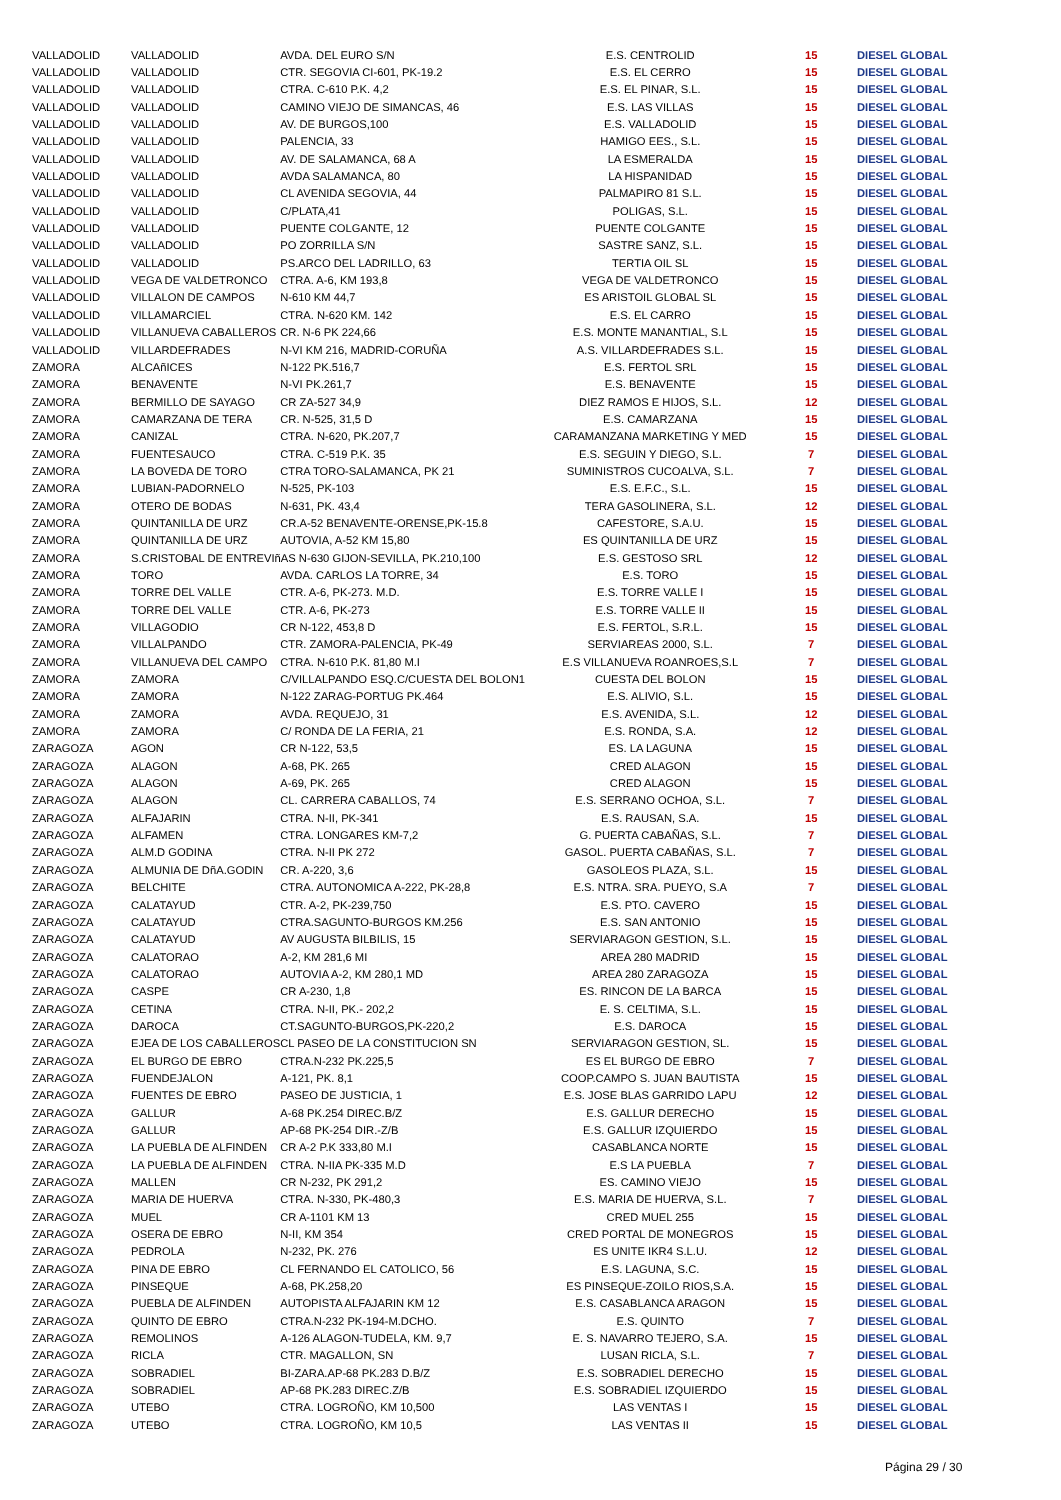| VALLADOLID | VALLADOLID | AVDA. DEL EURO S/N | E.S. CENTROLID | 15 | DIESEL GLOBAL |
| VALLADOLID | VALLADOLID | CTR. SEGOVIA CI-601, PK-19.2 | E.S. EL CERRO | 15 | DIESEL GLOBAL |
| VALLADOLID | VALLADOLID | CTRA. C-610 P.K. 4,2 | E.S. EL PINAR, S.L. | 15 | DIESEL GLOBAL |
| VALLADOLID | VALLADOLID | CAMINO VIEJO DE SIMANCAS, 46 | E.S. LAS VILLAS | 15 | DIESEL GLOBAL |
| VALLADOLID | VALLADOLID | AV. DE BURGOS,100 | E.S. VALLADOLID | 15 | DIESEL GLOBAL |
| VALLADOLID | VALLADOLID | PALENCIA, 33 | HAMIGO EES., S.L. | 15 | DIESEL GLOBAL |
| VALLADOLID | VALLADOLID | AV. DE SALAMANCA, 68 A | LA ESMERALDA | 15 | DIESEL GLOBAL |
| VALLADOLID | VALLADOLID | AVDA SALAMANCA, 80 | LA HISPANIDAD | 15 | DIESEL GLOBAL |
| VALLADOLID | VALLADOLID | CL AVENIDA SEGOVIA, 44 | PALMAPIRO 81 S.L. | 15 | DIESEL GLOBAL |
| VALLADOLID | VALLADOLID | C/PLATA,41 | POLIGAS, S.L. | 15 | DIESEL GLOBAL |
| VALLADOLID | VALLADOLID | PUENTE COLGANTE, 12 | PUENTE COLGANTE | 15 | DIESEL GLOBAL |
| VALLADOLID | VALLADOLID | PO ZORRILLA S/N | SASTRE SANZ, S.L. | 15 | DIESEL GLOBAL |
| VALLADOLID | VALLADOLID | PS.ARCO DEL LADRILLO, 63 | TERTIA OIL SL | 15 | DIESEL GLOBAL |
| VALLADOLID | VEGA DE VALDETRONCO | CTRA. A-6, KM 193,8 | VEGA DE VALDETRONCO | 15 | DIESEL GLOBAL |
| VALLADOLID | VILLALON DE CAMPOS | N-610 KM 44,7 | ES ARISTOIL GLOBAL SL | 15 | DIESEL GLOBAL |
| VALLADOLID | VILLAMARCIEL | CTRA. N-620 KM. 142 | E.S. EL CARRO | 15 | DIESEL GLOBAL |
| VALLADOLID | VILLANUEVA CABALLEROS | CR. N-6 PK 224,66 | E.S. MONTE MANANTIAL, S.L | 15 | DIESEL GLOBAL |
| VALLADOLID | VILLARDEFRADES | N-VI KM 216, MADRID-CORUÑA | A.S. VILLARDEFRADES S.L. | 15 | DIESEL GLOBAL |
| ZAMORA | ALCAñICES | N-122 PK.516,7 | E.S. FERTOL SRL | 15 | DIESEL GLOBAL |
| ZAMORA | BENAVENTE | N-VI PK.261,7 | E.S. BENAVENTE | 15 | DIESEL GLOBAL |
| ZAMORA | BERMILLO DE SAYAGO | CR ZA-527 34,9 | DIEZ RAMOS E HIJOS, S.L. | 12 | DIESEL GLOBAL |
| ZAMORA | CAMARZANA DE TERA | CR. N-525, 31,5 D | E.S. CAMARZANA | 15 | DIESEL GLOBAL |
| ZAMORA | CANIZAL | CTRA. N-620, PK.207,7 | CARAMANZANA MARKETING Y MED | 15 | DIESEL GLOBAL |
| ZAMORA | FUENTESAUCO | CTRA. C-519 P.K. 35 | E.S. SEGUIN Y DIEGO, S.L. | 7 | DIESEL GLOBAL |
| ZAMORA | LA BOVEDA DE TORO | CTRA TORO-SALAMANCA, PK 21 | SUMINISTROS CUCOALVA, S.L. | 7 | DIESEL GLOBAL |
| ZAMORA | LUBIAN-PADORNELO | N-525, PK-103 | E.S. E.F.C., S.L. | 15 | DIESEL GLOBAL |
| ZAMORA | OTERO DE BODAS | N-631, PK. 43,4 | TERA GASOLINERA, S.L. | 12 | DIESEL GLOBAL |
| ZAMORA | QUINTANILLA DE URZ | CR.A-52 BENAVENTE-ORENSE,PK-15.8 | CAFESTORE, S.A.U. | 15 | DIESEL GLOBAL |
| ZAMORA | QUINTANILLA DE URZ | AUTOVIA, A-52 KM 15,80 | ES QUINTANILLA DE URZ | 15 | DIESEL GLOBAL |
| ZAMORA | S.CRISTOBAL DE ENTREVIñAS N-630 GIJON-SEVILLA, PK.210,100 | | E.S. GESTOSO SRL | 12 | DIESEL GLOBAL |
| ZAMORA | TORO | AVDA. CARLOS LA TORRE, 34 | E.S. TORO | 15 | DIESEL GLOBAL |
| ZAMORA | TORRE DEL VALLE | CTR. A-6, PK-273. M.D. | E.S. TORRE VALLE I | 15 | DIESEL GLOBAL |
| ZAMORA | TORRE DEL VALLE | CTR. A-6, PK-273 | E.S. TORRE VALLE II | 15 | DIESEL GLOBAL |
| ZAMORA | VILLAGODIO | CR N-122, 453,8 D | E.S. FERTOL, S.R.L. | 15 | DIESEL GLOBAL |
| ZAMORA | VILLALPANDO | CTR. ZAMORA-PALENCIA, PK-49 | SERVIAREAS 2000, S.L. | 7 | DIESEL GLOBAL |
| ZAMORA | VILLANUEVA DEL CAMPO | CTRA. N-610 P.K. 81,80 M.I | E.S VILLANUEVA ROANROES,S.L | 7 | DIESEL GLOBAL |
| ZAMORA | ZAMORA | C/VILLALPANDO ESQ.C/CUESTA DEL BOLON1 | CUESTA DEL BOLON | 15 | DIESEL GLOBAL |
| ZAMORA | ZAMORA | N-122 ZARAG-PORTUG PK.464 | E.S. ALIVIO, S.L. | 15 | DIESEL GLOBAL |
| ZAMORA | ZAMORA | AVDA. REQUEJO, 31 | E.S. AVENIDA, S.L. | 12 | DIESEL GLOBAL |
| ZAMORA | ZAMORA | C/ RONDA DE LA FERIA, 21 | E.S. RONDA, S.A. | 12 | DIESEL GLOBAL |
| ZARAGOZA | AGON | CR N-122, 53,5 | ES. LA LAGUNA | 15 | DIESEL GLOBAL |
| ZARAGOZA | ALAGON | A-68, PK. 265 | CRED ALAGON | 15 | DIESEL GLOBAL |
| ZARAGOZA | ALAGON | A-69, PK. 265 | CRED ALAGON | 15 | DIESEL GLOBAL |
| ZARAGOZA | ALAGON | CL. CARRERA CABALLOS, 74 | E.S. SERRANO OCHOA, S.L. | 7 | DIESEL GLOBAL |
| ZARAGOZA | ALFAJARIN | CTRA. N-II, PK-341 | E.S. RAUSAN, S.A. | 15 | DIESEL GLOBAL |
| ZARAGOZA | ALFAMEN | CTRA. LONGARES KM-7,2 | G. PUERTA CABAÑAS, S.L. | 7 | DIESEL GLOBAL |
| ZARAGOZA | ALM.D GODINA | CTRA. N-II PK 272 | GASOL. PUERTA CABAÑAS, S.L. | 7 | DIESEL GLOBAL |
| ZARAGOZA | ALMUNIA DE DñA.GODIN | CR. A-220, 3,6 | GASOLEOS PLAZA, S.L. | 15 | DIESEL GLOBAL |
| ZARAGOZA | BELCHITE | CTRA. AUTONOMICA A-222, PK-28,8 | E.S. NTRA. SRA. PUEYO, S.A | 7 | DIESEL GLOBAL |
| ZARAGOZA | CALATAYUD | CTR. A-2, PK-239,750 | E.S. PTO. CAVERO | 15 | DIESEL GLOBAL |
| ZARAGOZA | CALATAYUD | CTRA.SAGUNTO-BURGOS KM.256 | E.S. SAN ANTONIO | 15 | DIESEL GLOBAL |
| ZARAGOZA | CALATAYUD | AV AUGUSTA BILBILIS, 15 | SERVIARAGON GESTION, S.L. | 15 | DIESEL GLOBAL |
| ZARAGOZA | CALATORAO | A-2, KM 281,6 MI | AREA 280 MADRID | 15 | DIESEL GLOBAL |
| ZARAGOZA | CALATORAO | AUTOVIA A-2, KM 280,1 MD | AREA 280 ZARAGOZA | 15 | DIESEL GLOBAL |
| ZARAGOZA | CASPE | CR A-230, 1,8 | ES. RINCON DE LA BARCA | 15 | DIESEL GLOBAL |
| ZARAGOZA | CETINA | CTRA. N-II, PK.- 202,2 | E. S. CELTIMA, S.L. | 15 | DIESEL GLOBAL |
| ZARAGOZA | DAROCA | CT.SAGUNTO-BURGOS,PK-220,2 | E.S. DAROCA | 15 | DIESEL GLOBAL |
| ZARAGOZA | EJEA DE LOS CABALLEROS | CL PASEO DE LA CONSTITUCION SN | SERVIARAGON GESTION, SL. | 15 | DIESEL GLOBAL |
| ZARAGOZA | EL BURGO DE EBRO | CTRA.N-232 PK.225,5 | ES EL BURGO DE EBRO | 7 | DIESEL GLOBAL |
| ZARAGOZA | FUENDEJALON | A-121, PK. 8,1 | COOP.CAMPO S. JUAN BAUTISTA | 15 | DIESEL GLOBAL |
| ZARAGOZA | FUENTES DE EBRO | PASEO DE JUSTICIA, 1 | E.S. JOSE BLAS GARRIDO LAPU | 12 | DIESEL GLOBAL |
| ZARAGOZA | GALLUR | A-68 PK.254 DIREC.B/Z | E.S. GALLUR DERECHO | 15 | DIESEL GLOBAL |
| ZARAGOZA | GALLUR | AP-68 PK-254 DIR.-Z/B | E.S. GALLUR IZQUIERDO | 15 | DIESEL GLOBAL |
| ZARAGOZA | LA PUEBLA DE ALFINDEN | CR A-2 P.K 333,80 M.I | CASABLANCA NORTE | 15 | DIESEL GLOBAL |
| ZARAGOZA | LA PUEBLA DE ALFINDEN | CTRA. N-IIA PK-335 M.D | E.S LA PUEBLA | 7 | DIESEL GLOBAL |
| ZARAGOZA | MALLEN | CR N-232, PK 291,2 | ES. CAMINO VIEJO | 15 | DIESEL GLOBAL |
| ZARAGOZA | MARIA DE HUERVA | CTRA. N-330, PK-480,3 | E.S. MARIA DE HUERVA, S.L. | 7 | DIESEL GLOBAL |
| ZARAGOZA | MUEL | CR A-1101 KM 13 | CRED MUEL 255 | 15 | DIESEL GLOBAL |
| ZARAGOZA | OSERA DE EBRO | N-II, KM 354 | CRED PORTAL DE MONEGROS | 15 | DIESEL GLOBAL |
| ZARAGOZA | PEDROLA | N-232, PK. 276 | ES UNITE IKR4 S.L.U. | 12 | DIESEL GLOBAL |
| ZARAGOZA | PINA DE EBRO | CL FERNANDO EL CATOLICO, 56 | E.S. LAGUNA, S.C. | 15 | DIESEL GLOBAL |
| ZARAGOZA | PINSEQUE | A-68, PK.258,20 | ES PINSEQUE-ZOILO RIOS,S.A. | 15 | DIESEL GLOBAL |
| ZARAGOZA | PUEBLA DE ALFINDEN | AUTOPISTA ALFAJARIN KM 12 | E.S. CASABLANCA ARAGON | 15 | DIESEL GLOBAL |
| ZARAGOZA | QUINTO DE EBRO | CTRA.N-232 PK-194-M.DCHO. | E.S. QUINTO | 7 | DIESEL GLOBAL |
| ZARAGOZA | REMOLINOS | A-126 ALAGON-TUDELA, KM. 9,7 | E. S. NAVARRO TEJERO, S.A. | 15 | DIESEL GLOBAL |
| ZARAGOZA | RICLA | CTR. MAGALLON, SN | LUSAN RICLA, S.L. | 7 | DIESEL GLOBAL |
| ZARAGOZA | SOBRADIEL | BI-ZARA.AP-68 PK.283 D.B/Z | E.S. SOBRADIEL DERECHO | 15 | DIESEL GLOBAL |
| ZARAGOZA | SOBRADIEL | AP-68 PK.283 DIREC.Z/B | E.S. SOBRADIEL IZQUIERDO | 15 | DIESEL GLOBAL |
| ZARAGOZA | UTEBO | CTRA. LOGROÑO, KM 10,500 | LAS VENTAS I | 15 | DIESEL GLOBAL |
| ZARAGOZA | UTEBO | CTRA. LOGROÑO, KM 10,5 | LAS VENTAS II | 15 | DIESEL GLOBAL |
Página 29 / 30